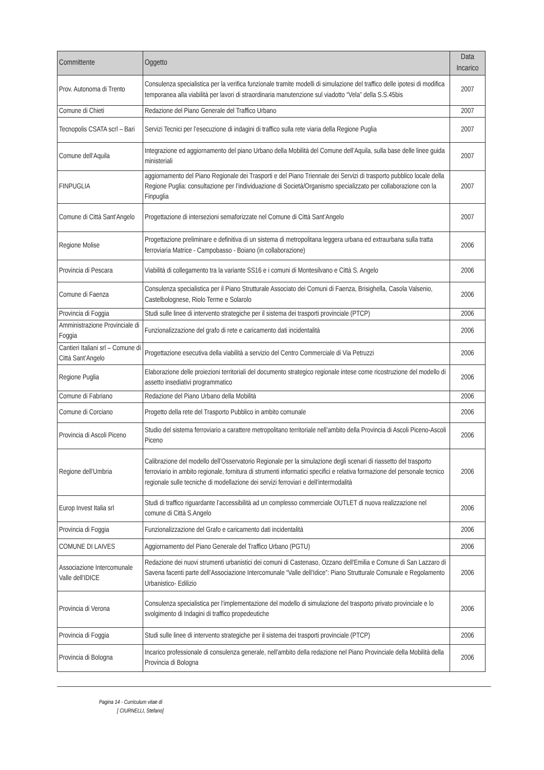| Committente | Oggetto | Data Incarico |
| --- | --- | --- |
| Prov. Autonoma di Trento | Consulenza specialistica per la verifica funzionale tramite modelli di simulazione del traffico delle ipotesi di modifica temporanea alla viabilità per lavori di straordinaria manutenzione sul viadotto “Vela” della S.S.45bis | 2007 |
| Comune di Chieti | Redazione del Piano Generale del Traffico Urbano | 2007 |
| Tecnopolis CSATA scrl – Bari | Servizi Tecnici per l’esecuzione di indagini di traffico sulla rete viaria della Regione Puglia | 2007 |
| Comune dell’Aquila | Integrazione ed aggiornamento del piano Urbano della Mobilità del Comune dell’Aquila, sulla base delle linee guida ministeriali | 2007 |
| FINPUGLIA | aggiornamento del Piano Regionale dei Trasporti e del Piano Triennale dei Servizi di trasporto pubblico locale della Regione Puglia: consultazione per l’individuazione di Società/Organismo specializzato per collaborazione con la Finpuglia | 2007 |
| Comune di Città Sant’Angelo | Progettazione di intersezioni semaforizzate nel Comune di Città Sant’Angelo | 2007 |
| Regione Molise | Progettazione preliminare e definitiva di un sistema di metropolitana leggera urbana ed extraurbana sulla tratta ferroviaria Matrice - Campobasso - Boiano (in collaborazione) | 2006 |
| Provincia di Pescara | Viabilità di collegamento tra la variante SS16 e i comuni di Montesilvano e Città S. Angelo | 2006 |
| Comune di Faenza | Consulenza specialistica per il Piano Strutturale Associato dei Comuni di Faenza, Brisighella, Casola Valsenio, Castelbolognese, Riolo Terme e Solarolo | 2006 |
| Provincia di Foggia | Studi sulle linee di intervento strategiche per il sistema dei trasporti provinciale (PTCP) | 2006 |
| Amministrazione Provinciale di Foggia | Funzionalizzazione del grafo di rete e caricamento dati incidentalità | 2006 |
| Cantieri Italiani srl – Comune di Città Sant’Angelo | Progettazione esecutiva della viabilità a servizio del Centro Commerciale di Via Petruzzi | 2006 |
| Regione Puglia | Elaborazione delle proiezioni territoriali del documento strategico regionale intese come ricostruzione del modello di assetto insediativi programmatico | 2006 |
| Comune di Fabriano | Redazione del Piano Urbano della Mobilità | 2006 |
| Comune di Corciano | Progetto della rete del Trasporto Pubblico in ambito comunale | 2006 |
| Provincia di Ascoli Piceno | Studio del sistema ferroviario a carattere metropolitano territoriale nell’ambito della Provincia di Ascoli Piceno-Ascoli Piceno | 2006 |
| Regione dell’Umbria | Calibrazione del modello dell’Osservatorio Regionale per la simulazione degli scenari di riassetto del trasporto ferroviario in ambito regionale, fornitura di strumenti informatici specifici e relativa formazione del personale tecnico regionale sulle tecniche di modellazione dei servizi ferroviari e dell’intermodalità | 2006 |
| Europ Invest Italia srl | Studi di traffico riguardante l’accessibilità ad un complesso commerciale OUTLET di nuova realizzazione nel comune di Città S.Angelo | 2006 |
| Provincia di Foggia | Funzionalizzazione del Grafo e caricamento dati incidentalità | 2006 |
| COMUNE DI LAIVES | Aggiornamento del Piano Generale del Traffico Urbano (PGTU) | 2006 |
| Associazione Intercomunale Valle dell’IDICE | Redazione dei nuovi strumenti urbanistici dei comuni di Castenaso, Ozzano dell'Emilia e Comune di San Lazzaro di Savena facenti parte dell’Associazione Intercomunale “Valle dell’Idice”: Piano Strutturale Comunale e Regolamento Urbanistico- Edilizio | 2006 |
| Provincia di Verona | Consulenza specialistica per l’implementazione del modello di simulazione del trasporto privato provinciale e lo svolgimento di Indagini di traffico propedeutiche | 2006 |
| Provincia di Foggia | Studi sulle linee di intervento strategiche per il sistema dei trasporti provinciale (PTCP) | 2006 |
| Provincia di Bologna | Incarico professionale di consulenza generale, nell'ambito della redazione nel Piano Provinciale della Mobilità della Provincia di Bologna | 2006 |
Pagina 14 - Curriculum vitae di
[ CIURNELLI, Stefano]